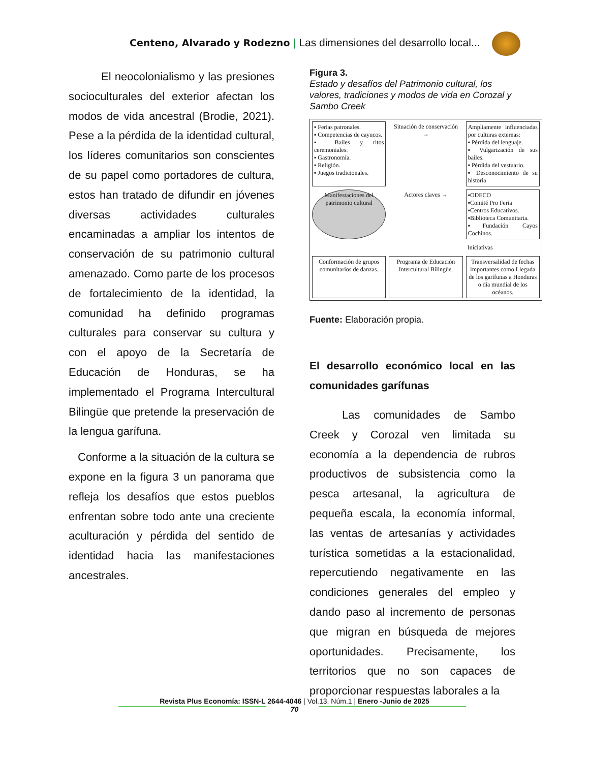Centeno, Alvarado y Rodezno | Las dimensiones del desarrollo local...
El neocolonialismo y las presiones socioculturales del exterior afectan los modos de vida ancestral (Brodie, 2021). Pese a la pérdida de la identidad cultural, los líderes comunitarios son conscientes de su papel como portadores de cultura, estos han tratado de difundir en jóvenes diversas actividades culturales encaminadas a ampliar los intentos de conservación de su patrimonio cultural amenazado. Como parte de los procesos de fortalecimiento de la identidad, la comunidad ha definido programas culturales para conservar su cultura y con el apoyo de la Secretaría de Educación de Honduras, se ha implementado el Programa Intercultural Bilingüe que pretende la preservación de la lengua garífuna.
Conforme a la situación de la cultura se expone en la figura 3 un panorama que refleja los desafíos que estos pueblos enfrentan sobre todo ante una creciente aculturación y pérdida del sentido de identidad hacia las manifestaciones ancestrales.
Figura 3.
Estado y desafíos del Patrimonio cultural, los valores, tradiciones y modos de vida en Corozal y Sambo Creek
▪ Ferias patronales.
▪ Competencias de cayucos.
▪ Bailes y ritos ceremoniales.
▪ Gastronomía.
▪ Religión.
▪ Juegos tradicionales.
Situación de conservación →
Ampliamente influenciadas por culturas externas:
▪ Pérdida del lenguaje.
▪ Vulgarización de sus bailes.
▪ Pérdida del vestuario.
▪ Desconocimiento de su historia
Manifestaciones del patrimonio cultural
Actores claves →
▪ODECO
▪Comité Pro Feria
▪Centros Educativos.
▪Biblioteca Comunitaria.
▪Fundación Cayos Cochinos.
Iniciativas
Conformación de grupos comunitarios de danzas.
Programa de Educación Intercultural Bilingüe.
Transversalidad de fechas importantes como Llegada de los garífunas a Honduras o día mundial de los océanos.
Fuente: Elaboración propia.
El desarrollo económico local en las comunidades garífunas
Las comunidades de Sambo Creek y Corozal ven limitada su economía a la dependencia de rubros productivos de subsistencia como la pesca artesanal, la agricultura de pequeña escala, la economía informal, las ventas de artesanías y actividades turística sometidas a la estacionalidad, repercutiendo negativamente en las condiciones generales del empleo y dando paso al incremento de personas que migran en búsqueda de mejores oportunidades. Precisamente, los territorios que no son capaces de proporcionar respuestas laborales a la
Revista Plus Economía: ISSN-L 2644-4046 | Vol.13. Núm.1 | Enero -Junio de 2025
70